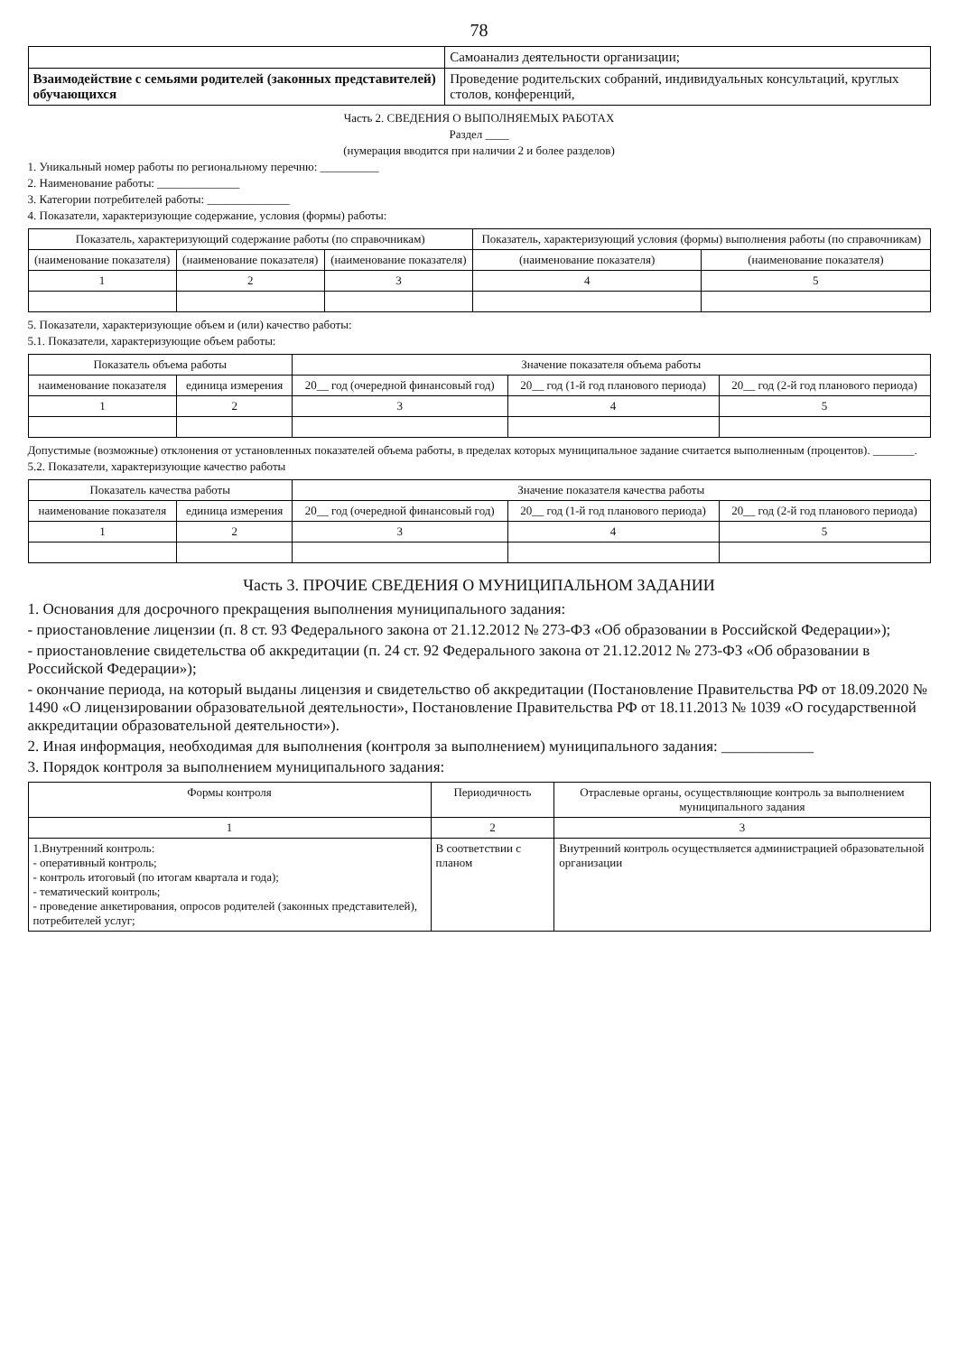78
| | Самоанализ деятельности организации; |
| Взаимодействие с семьями родителей (законных представителей) обучающихся | Проведение родительских собраний, индивидуальных консультаций, круглых столов, конференций, |
Часть 2. СВЕДЕНИЯ О ВЫПОЛНЯЕМЫХ РАБОТАХ
Раздел ____
(нумерация вводится при наличии 2 и более разделов)
1. Уникальный номер работы по региональному перечню: __________
2. Наименование работы: ______________
3. Категории потребителей работы: ______________
4. Показатели, характеризующие содержание, условия (формы) работы:
| Показатель, характеризующий содержание работы (по справочникам) | | | Показатель, характеризующий условия (формы) выполнения работы (по справочникам) | |
| --- | --- | --- | --- | --- |
| (наименование показателя) | (наименование показателя) | (наименование показателя) | (наименование показателя) | (наименование показателя) |
| 1 | 2 | 3 | 4 | 5 |
5. Показатели, характеризующие объем и (или) качество работы:
5.1. Показатели, характеризующие объем работы:
| Показатель объема работы | | Значение показателя объема работы | | |
| --- | --- | --- | --- | --- |
| наименование показателя | единица измерения | 20__ год (очередной финансовый год) | 20__ год (1-й год планового периода) | 20__ год (2-й год планового периода) |
| 1 | 2 | 3 | 4 | 5 |
Допустимые (возможные) отклонения от установленных показателей объема работы, в пределах которых муниципальное задание считается выполненным (процентов). _______.
5.2. Показатели, характеризующие качество работы
| Показатель качества работы | | Значение показателя качества работы | | |
| --- | --- | --- | --- | --- |
| наименование показателя | единица измерения | 20__ год (очередной финансовый год) | 20__ год (1-й год планового периода) | 20__ год (2-й год планового периода) |
| 1 | 2 | 3 | 4 | 5 |
Часть 3. ПРОЧИЕ СВЕДЕНИЯ О МУНИЦИПАЛЬНОМ ЗАДАНИИ
1. Основания для досрочного прекращения выполнения муниципального задания:
- приостановление лицензии (п. 8 ст. 93 Федерального закона от 21.12.2012 № 273-ФЗ «Об образовании в Российской Федерации»);
- приостановление свидетельства об аккредитации (п. 24 ст. 92 Федерального закона от 21.12.2012 № 273-ФЗ «Об образовании в Российской Федерации»);
- окончание периода, на который выданы лицензия и свидетельство об аккредитации (Постановление Правительства РФ от 18.09.2020 № 1490 «О лицензировании образовательной деятельности», Постановление Правительства РФ от 18.11.2013 № 1039 «О государственной аккредитации образовательной деятельности»).
2. Иная информация, необходимая для выполнения (контроля за выполнением) муниципального задания: ____________
3. Порядок контроля за выполнением муниципального задания:
| Формы контроля | Периодичность | Отраслевые органы, осуществляющие контроль за выполнением муниципального задания |
| --- | --- | --- |
| 1 | 2 | 3 |
| 1.Внутренний контроль: - оперативный контроль; - контроль итоговый (по итогам квартала и года); - тематический контроль; - проведение анкетирования, опросов родителей (законных представителей), потребителей услуг; | В соответствии с планом | Внутренний контроль осуществляется администрацией образовательной организации |